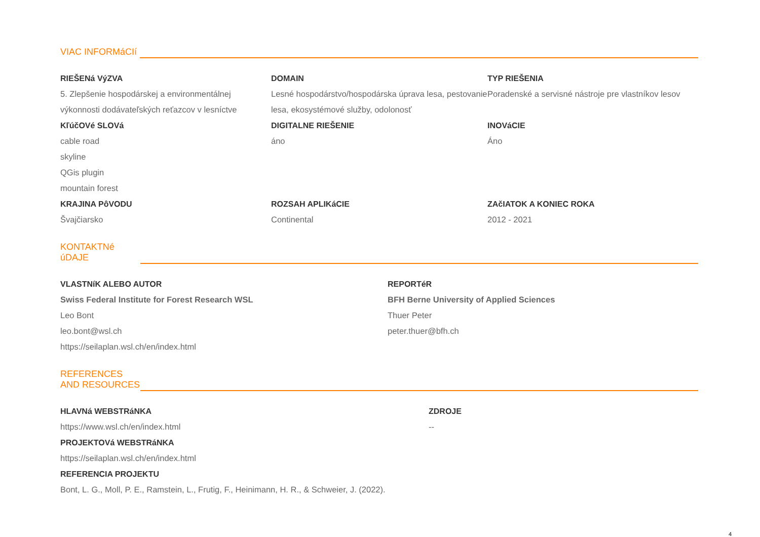VIAC INFORMáCIí
RIEŠENá VýZVA
5. Zlepšenie hospodárskej a environmentálnej výkonnosti dodávateľských reťazcov v lesníctve
KľúčOVé SLOVá
cable road
skyline
QGis plugin
mountain forest
KRAJINA PôVODU
Švajčiarsko
DOMAIN
Lesné hospodárstvo/hospodárska úprava lesa, pestovanie lesa, ekosystémové služby, odolonosť
DIGITALNE RIEŠENIE
áno
ROZSAH APLIKáCIE
Continental
TYP RIEŠENIA
Poradenské a servisné nástroje pre vlastníkov lesov
INOVáCIE
Áno
ZAčIATOK A KONIEC ROKA
2012 - 2021
KONTAKTNé
úDAJE
VLASTNíK ALEBO AUTOR
Swiss Federal Institute for Forest Research WSL
Leo Bont
leo.bont@wsl.ch
https://seilaplan.wsl.ch/en/index.html
REPORTéR
BFH Berne University of Applied Sciences
Thuer Peter
peter.thuer@bfh.ch
REFERENCES
AND RESOURCES
HLAVNá WEBSTRáNKA
https://www.wsl.ch/en/index.html
PROJEKTOVá WEBSTRáNKA
https://seilaplan.wsl.ch/en/index.html
REFERENCIA PROJEKTU
Bont, L. G., Moll, P. E., Ramstein, L., Frutig, F., Heinimann, H. R., & Schweier, J. (2022).
ZDROJE
--
4